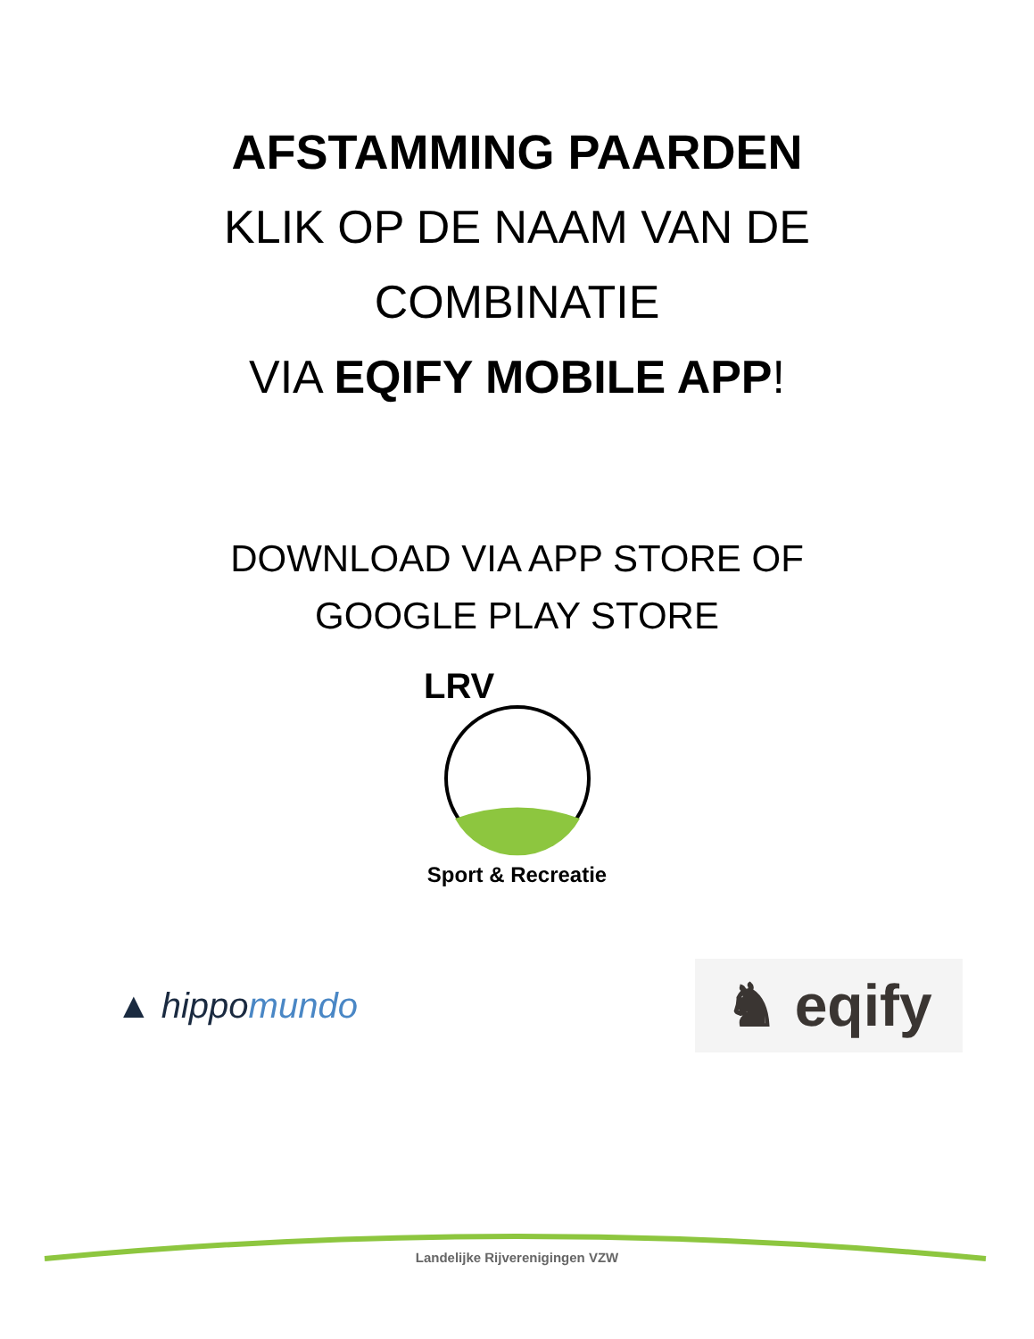AFSTAMMING PAARDEN
KLIK OP DE NAAM VAN DE
COMBINATIE
VIA EQIFY MOBILE APP!
DOWNLOAD VIA APP STORE OF
GOOGLE PLAY STORE
LRV
Sport & Recreatie
▲ hippomundo
♞ eqify
Landelijke Rijverenigingen VZW